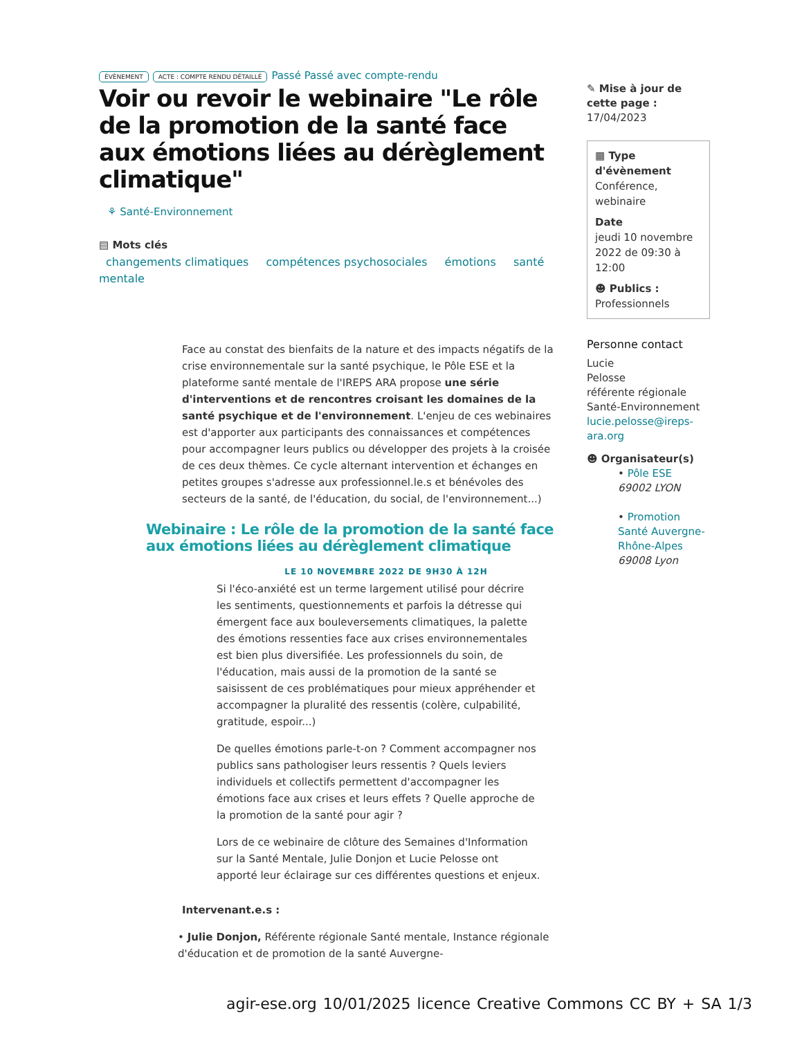ÉVÈNEMENT ACTE : COMPTE RENDU DÉTAILLÉ Passé Passé avec compte-rendu
Voir ou revoir le webinaire "Le rôle de la promotion de la santé face aux émotions liées au dérèglement climatique"
⚘ Santé-Environnement
▤ Mots clés
changements climatiques compétences psychosociales émotions santé mentale
Face au constat des bienfaits de la nature et des impacts négatifs de la crise environnementale sur la santé psychique, le Pôle ESE et la plateforme santé mentale de l'IREPS ARA propose une série d'interventions et de rencontres croisant les domaines de la santé psychique et de l'environnement. L'enjeu de ces webinaires est d'apporter aux participants des connaissances et compétences pour accompagner leurs publics ou développer des projets à la croisée de ces deux thèmes. Ce cycle alternant intervention et échanges en petites groupes s'adresse aux professionnel.le.s et bénévoles des secteurs de la santé, de l'éducation, du social, de l'environnement...)
Webinaire : Le rôle de la promotion de la santé face aux émotions liées au dérèglement climatique
LE 10 NOVEMBRE 2022 DE 9H30 À 12H
Si l'éco-anxiété est un terme largement utilisé pour décrire les sentiments, questionnements et parfois la détresse qui émergent face aux bouleversements climatiques, la palette des émotions ressenties face aux crises environnementales est bien plus diversifiée. Les professionnels du soin, de l'éducation, mais aussi de la promotion de la santé se saisissent de ces problématiques pour mieux appréhender et accompagner la pluralité des ressentis (colère, culpabilité, gratitude, espoir...)
De quelles émotions parle-t-on ? Comment accompagner nos publics sans pathologiser leurs ressentis ? Quels leviers individuels et collectifs permettent d'accompagner les émotions face aux crises et leurs effets ? Quelle approche de la promotion de la santé pour agir ?
Lors de ce webinaire de clôture des Semaines d'Information sur la Santé Mentale, Julie Donjon et Lucie Pelosse ont apporté leur éclairage sur ces différentes questions et enjeux.
Intervenant.e.s :
• Julie Donjon, Référente régionale Santé mentale, Instance régionale d'éducation et de promotion de la santé Auvergne-
✎ Mise à jour de cette page :
17/04/2023
▦ Type d'évènement
Conférence, webinaire
Date
jeudi 10 novembre 2022 de 09:30 à 12:00
☻ Publics :
Professionnels
Personne contact
Lucie
Pelosse
référente régionale Santé-Environnement
lucie.pelosse@ireps-ara.org
☻ Organisateur(s)
• Pôle ESE
69002 LYON
• Promotion Santé Auvergne-Rhône-Alpes
69008 Lyon
agir-ese.org 10/01/2025 licence Creative Commons CC BY + SA 1/3